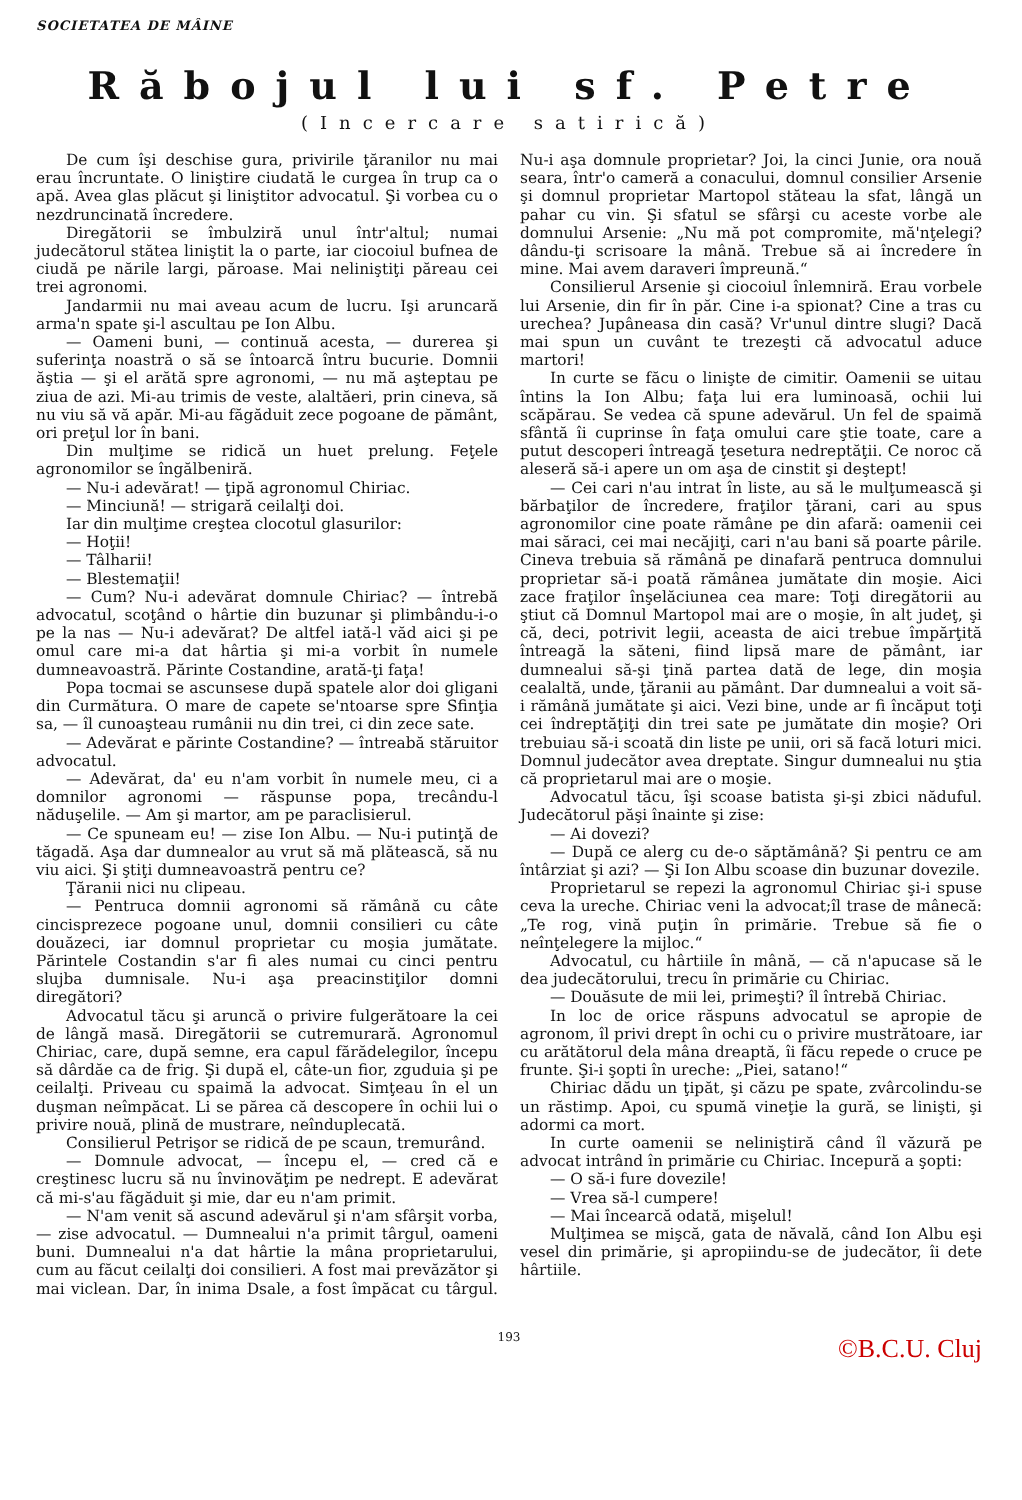SOCIETATEA DE MÂINE
Răbojul lui sf. Petre
(Incercare satirică)
De cum îşi deschise gura, privirile ţăranilor nu mai erau încruntate. O linişti­re ciudată le curgea în trup ca o apă. Avea glas plăcut şi liniştitor advocatul. Şi vorbea cu o nezdruncinată încredere.
Diregătorii se îmbulziră unul într'altul; numai judecătorul stătea liniştit la o parte, iar ciocoiul bufnea de ciudă pe nările largi, păroase. Mai neliniştiţi păreau cei trei agronomi.
Jandarmii nu mai aveau acum de lucru. Işi aruncară arma'n spate şi-l ascultau pe Ion Albu.
— Oameni buni, — continuă acesta, — durerea şi suferinţa noastră o să se întoarcă întru bucurie. Domnii ăştia — şi el arătă spre agronomi, — nu mă aşteptau pe ziua de azi. Mi-au trimis de veste, alaltăeri, prin cineva, să nu viu să vă apăr. Mi-au făgăduit zece pogoane de pământ, ori preţul lor în bani.
Din mulţime se ridică un huet prelung. Feţele agronomilor se îngălbeniră.
— Nu-i adevărat! — ţipă agronomul Chiriac.
— Minciună! — strigară ceilalţi doi.
Iar din mulţime creştea clocotul glasurilor:
— Hoţii!
— Tâlharii!
— Blestemaţii!
— Cum? Nu-i adevărat domnule Chiriac? — întrebă advocatul, scoţând o hârtie din buzunar şi plimbându-i-o pe la nas — Nu-i adevărat? De altfel iată-l văd aici şi pe omul care mi-a dat hârtia şi mi-a vorbit în numele dumneavoastră. Părinte Costandine, arată-ţi faţa!
Popa tocmai se ascunsese după spatele alor doi gligani din Curmătura. O mare de capete se'ntoarse spre Sfinţia sa, — îl cunoaşteau rumânii nu din trei, ci din zece sate.
— Adevărat e părinte Costandine? — întreabă stăruitor advocatul.
— Adevărat, da' eu n'am vorbit în numele meu, ci a domnilor agronomi — răspunse popa, trecându-l năduşelile. — Am şi martor, am pe paraclisierul.
— Ce spuneam eu! — zise Ion Albu. — Nu-i putinţă de tăgadă. Aşa dar dumnealor au vrut să mă plătească, să nu viu aici. Şi ştiţi dumneavoastră pentru ce?
Ţăranii nici nu clipeau.
— Pentruca domnii agronomi să rămână cu câte cincisprezece pogoane unul, domnii consilieri cu câte douăzeci, iar domnul proprietar cu moşia jumătate. Părintele Costandin s'ar fi ales numai cu cinci pentru slujba dumnisale. Nu-i aşa preacinstiţilor domni diregători?
Advocatul tăcu şi aruncă o privire fulgerătoare la cei de lângă masă. Diregătorii se cutremurară. Agronomul Chiriac, care, după semne, era capul fărădelegilor, începu să dârdăe ca de frig. Şi după el, câte-un fior, zguduia şi pe ceilalţi. Priveau cu spaimă la advocat. Simţeau în el un duşman neîmpăcat. Li se părea că descopere în ochii lui o privire nouă, plină de mustrare, neînduplecată.
Consilierul Petrişor se ridică de pe scaun, tremurând.
— Domnule advocat, — începu el, — cred că e creştinesc lucru să nu învinovăţim pe nedrept. E adevărat că mi-s'au făgăduit şi mie, dar eu n'am primit.
— N'am venit să ascund adevărul şi n'am sfârşit vorba, — zise advocatul. — Dumnealui n'a primit târgul, oameni buni. Dumnealui n'a dat hârtie la mâna proprietarului, cum au făcut ceilalţi doi consilieri. A fost mai prevăzător şi mai viclean. Dar, în inima Dsale, a fost împăcat cu târgul. Nu-i aşa domnule proprietar? Joi, la cinci Junie, ora nouă seara, într'o cameră a conacului, domnul consilier Arsenie şi domnul proprietar Martopol stăteau la sfat, lângă un pahar cu vin. Şi sfatul se sfârşi cu aceste vorbe ale domnului Arsenie: „Nu mă pot compromite, mă'nţelegi? dându-ţi scrisoare la mână. Trebue să ai încredere în mine. Mai avem daraveri împreună.“
Consilierul Arsenie şi ciocoiul înlemniră. Erau vorbele lui Arsenie, din fir în păr. Cine i-a spionat? Cine a tras cu urechea? Jupâneasa din casă? Vr'unul dintre slugi? Dacă mai spun un cuvânt te trezeşti că advocatul aduce martori!
In curte se făcu o linişte de cimitir. Oamenii se uitau întins la Ion Albu; faţa lui era luminoasă, ochii lui scăpărau. Se vedea că spune adevărul. Un fel de spaimă sfântă îi cuprinse în faţa omului care ştie toate, care a putut descoperi întreagă ţesetura nedreptăţii. Ce noroc că aleseră să-i apere un om aşa de cinstit şi deştept!
— Cei cari n'au intrat în liste, au să le mulţumească şi bărbaţilor de încredere, fraţilor ţărani, cari au spus agronomilor cine poate rămâne pe din afară: oamenii cei mai săraci, cei mai necăjiţi, cari n'au bani să poarte pârile. Cineva trebuia să rămână pe dinafară pentruca domnului proprietar să-i poată rămânea jumătate din moşie. Aici zace fraţilor înşelăciunea cea mare: Toţi diregătorii au ştiut că Domnul Martopol mai are o moşie, în alt judeţ, şi că, deci, potrivit legii, aceasta de aici trebue împărţită întreagă la săteni, fiind lipsă mare de pământ, iar dumnealui să-şi ţină partea dată de lege, din moşia cealaltă, unde, ţăranii au pământ. Dar dumnealui a voit să-i rămână jumătate şi aici. Vezi bine, unde ar fi încăput toţi cei îndreptăţiţi din trei sate pe jumătate din moşie? Ori trebuiau să-i scoată din liste pe unii, ori să facă loturi mici. Domnul judecător avea dreptate. Singur dumnealui nu ştia că proprietarul mai are o moşie.
Advocatul tăcu, îşi scoase batista şi-şi zbici năduful. Judecătorul păşi înainte şi zise:
— Ai dovezi?
— După ce alerg cu de-o săptămână? Şi pentru ce am întârziat şi azi? — Şi Ion Albu scoase din buzunar dovezile.
Proprietarul se repezi la agronomul Chiriac şi-i spuse ceva la ureche. Chiriac veni la advocat;îl trase de mânecă: „Te rog, vină puţin în primărie. Trebue să fie o neînţelegere la mijloc.“
Advocatul, cu hârtiile în mână, — că n'apucase să le dea judecătorului, trecu în primărie cu Chiriac.
— Douăsute de mii lei, primeşti? îl întrebă Chiriac.
In loc de orice răspuns advocatul se apropie de agronom, îl privi drept în ochi cu o privire mustrătoare, iar cu arătătorul dela mâna dreaptă, îi făcu repede o cruce pe frunte. Şi-i şopti în ureche: „Piei, satano!“
Chiriac dădu un ţipăt, şi căzu pe spate, zvârcolindu-se un răstimp. Apoi, cu spumă vineţie la gură, se linişti, şi adormi ca mort.
In curte oamenii se neliniştiră când îl văzură pe advocat intrând în primărie cu Chiriac. Incepură a şopti:
— O să-i fure dovezile!
— Vrea să-l cumpere!
— Mai încearcă odată, mişelul!
Mulţimea se mişcă, gata de năvală, când Ion Albu eşi vesel din primărie, şi apropiindu-se de judecător, îi dete hârtiile.
193
©B.C.U. Cluj